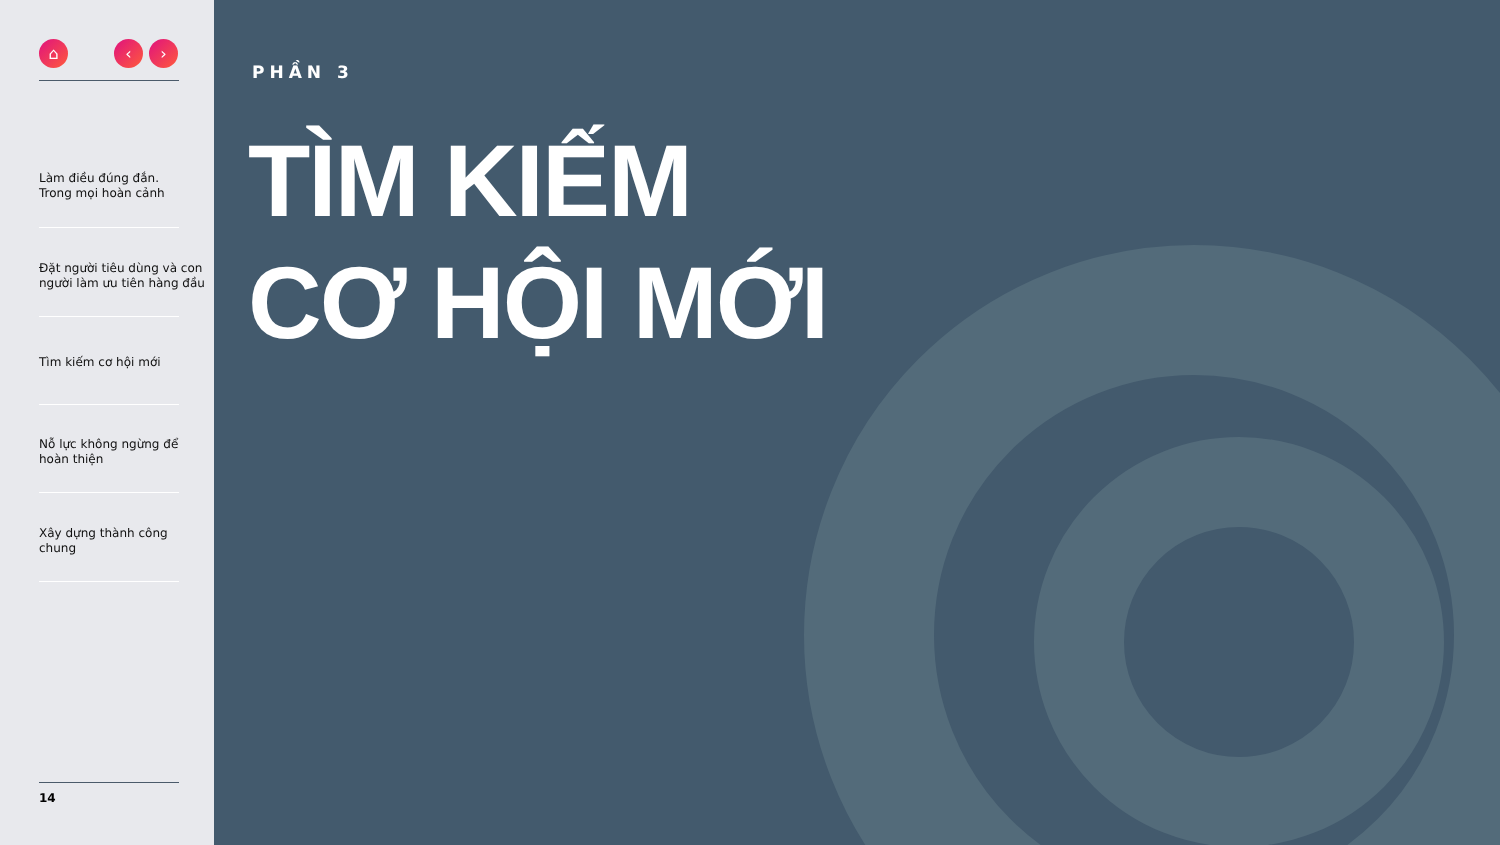⌂ ‹ ›
Làm điều đúng đắn. Trong mọi hoàn cảnh
Đặt người tiêu dùng và con người làm ưu tiên hàng đầu
Tìm kiếm cơ hội mới
Nỗ lực không ngừng để hoàn thiện
Xây dựng thành công chung
14
PHẦN 3
TÌM KIẾM
CƠ HỘI MỚI